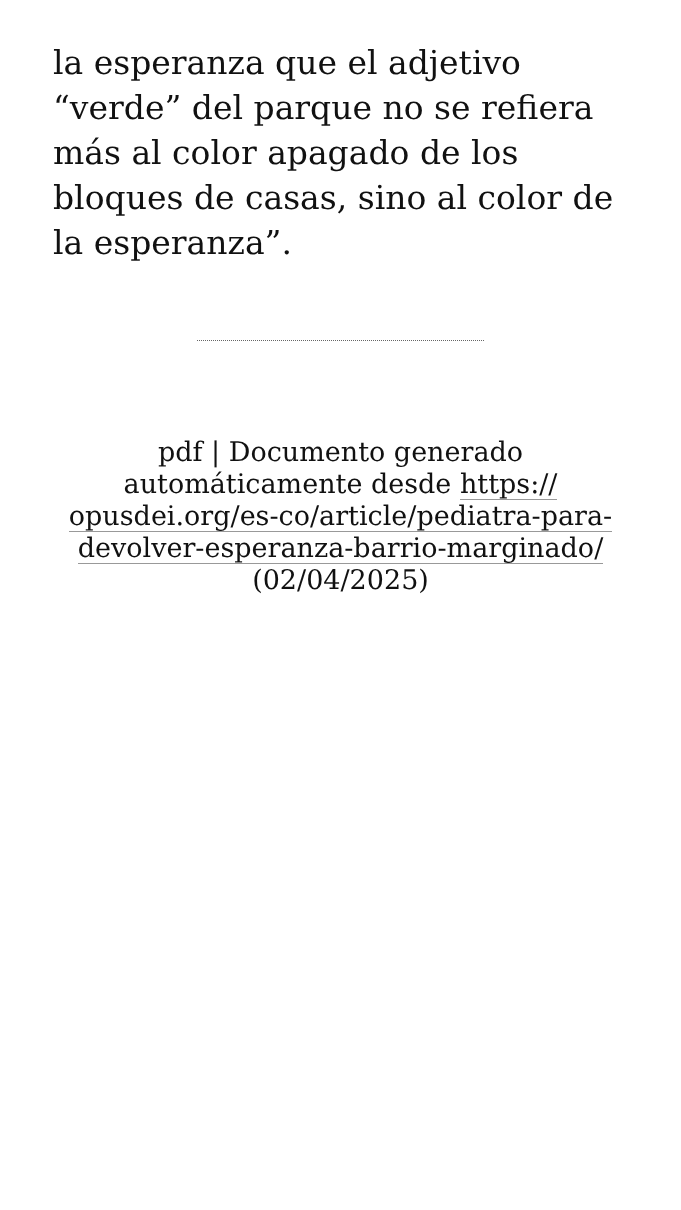la esperanza que el adjetivo “verde” del parque no se refiera más al color apagado de los bloques de casas, sino al color de la esperanza”.
pdf | Documento generado automáticamente desde https://
opusdei.org/es-co/article/pediatra-para-
devolver-esperanza-barrio-marginado/
(02/04/2025)